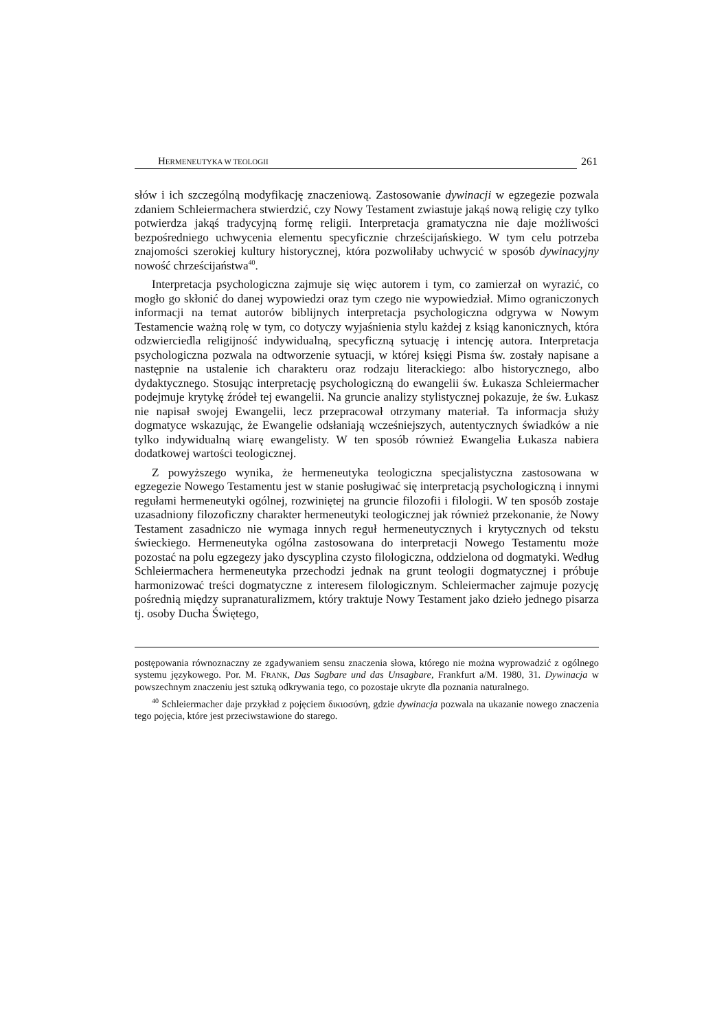HERMENEUTYKA W TEOLOGII 261
słów i ich szczególną modyfikację znaczeniową. Zastosowanie dywinacji w egzegezie pozwala zdaniem Schleiermachera stwierdzić, czy Nowy Testament zwiastuje jakąś nową religię czy tylko potwierdza jakąś tradycyjną formę religii. Interpretacja gramatyczna nie daje możliwości bezpośredniego uchwycenia elementu specyficznie chrześcijańskiego. W tym celu potrzeba znajomości szerokiej kultury historycznej, która pozwoliłaby uchwycić w sposób dywinacyjny nowość chrześcijaństwa<sup>40</sup>.
Interpretacja psychologiczna zajmuje się więc autorem i tym, co zamierzał on wyrazić, co mogło go skłonić do danej wypowiedzi oraz tym czego nie wypowiedział. Mimo ograniczonych informacji na temat autorów biblijnych interpretacja psychologiczna odgrywa w Nowym Testamencie ważną rolę w tym, co dotyczy wyjaśnienia stylu każdej z ksiąg kanonicznych, która odzwierciedla religijność indywidualną, specyficzną sytuację i intencję autora. Interpretacja psychologiczna pozwala na odtworzenie sytuacji, w której księgi Pisma św. zostały napisane a następnie na ustalenie ich charakteru oraz rodzaju literackiego: albo historycznego, albo dydaktycznego. Stosując interpretację psychologiczną do ewangelii św. Łukasza Schleiermacher podejmuje krytykę źródeł tej ewangelii. Na gruncie analizy stylistycznej pokazuje, że św. Łukasz nie napisał swojej Ewangelii, lecz przepracował otrzymany materiał. Ta informacja służy dogmatyce wskazując, że Ewangelie odsłaniają wcześniejszych, autentycznych świadków a nie tylko indywidualną wiarę ewangelisty. W ten sposób również Ewangelia Łukasza nabiera dodatkowej wartości teologicznej.
Z powyższego wynika, że hermeneutyka teologiczna specjalistyczna zastosowana w egzegezie Nowego Testamentu jest w stanie posługiwać się interpretacją psychologiczną i innymi regułami hermeneutyki ogólnej, rozwiniętej na gruncie filozofii i filologii. W ten sposób zostaje uzasadniony filozoficzny charakter hermeneutyki teologicznej jak również przekonanie, że Nowy Testament zasadniczo nie wymaga innych reguł hermeneutycznych i krytycznych od tekstu świeckiego. Hermeneutyka ogólna zastosowana do interpretacji Nowego Testamentu może pozostać na polu egzegezy jako dyscyplina czysto filologiczna, oddzielona od dogmatyki. Według Schleiermachera hermeneutyka przechodzi jednak na grunt teologii dogmatycznej i próbuje harmonizować treści dogmatyczne z interesem filologicznym. Schleiermacher zajmuje pozycję pośrednią między supranaturalizmem, który traktuje Nowy Testament jako dzieło jednego pisarza tj. osoby Ducha Świętego,
postępowania równoznaczny ze zgadywaniem sensu znaczenia słowa, którego nie można wyprowadzić z ogólnego systemu językowego. Por. M. FRANK, Das Sagbare und das Unsagbare, Frankfurt a/M. 1980, 31. Dywinacja w powszechnym znaczeniu jest sztuką odkrywania tego, co pozostaje ukryte dla poznania naturalnego.
<sup>40</sup> Schleiermacher daje przykład z pojęciem δικιοσύνη, gdzie dywinacja pozwala na ukazanie nowego znaczenia tego pojęcia, które jest przeciwstawione do starego.